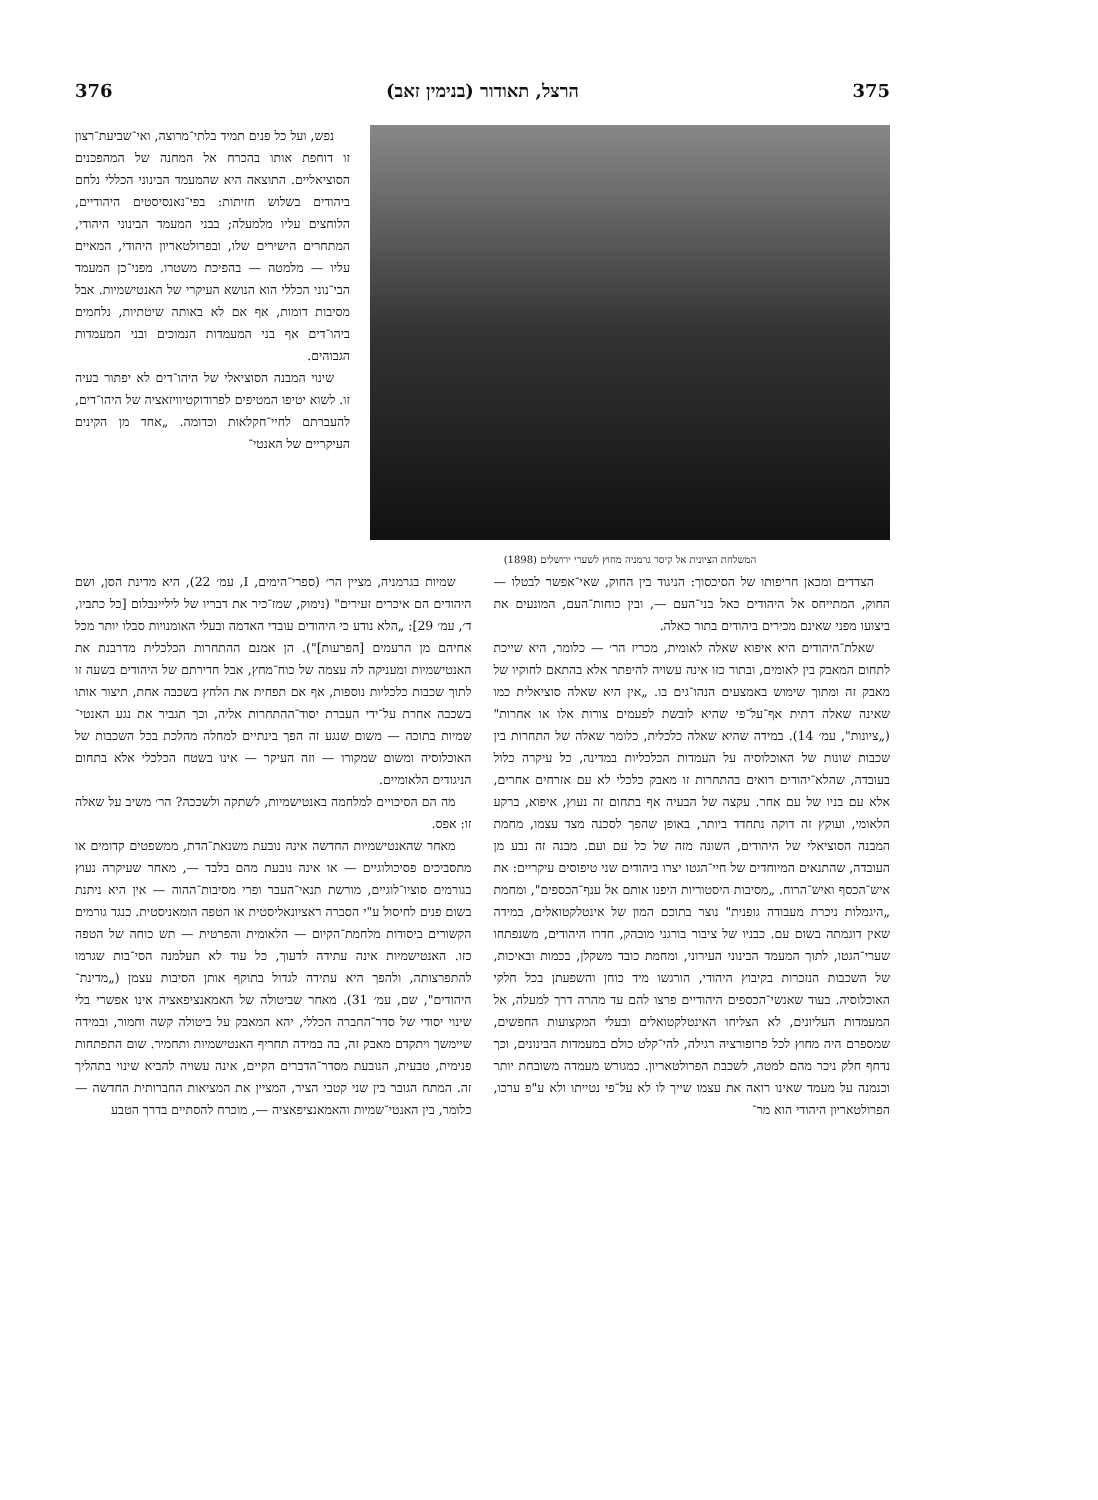375 הרצל, תאודור (בנימין זאב) 376
המשלחת הציונית אל קיסר גרמניה מחוץ לשערי ירושלים (1898)
נפש, ועל כל פנים תמיד בלתי־מרוצה, ואי־שביעת־רצון זו דוחפת אותו בהכרח אל המחנה של המהפכנים הסוציאליים. התוצאה היא שהמעמד הבינוני הכללי נלחם ביהודים בשלוש חזיתות: בפי־נאנסיסטים היהודיים, הלוחצים עליו מלמעלה; בבני המעמד הבינוני היהודי, המתחרים הישירים שלו, ובפרולטאריון היהודי, המאיים עליו — מלמטה — בהפיכת משטרו. מפני־כן המעמד הבי־נוני הכללי הוא הנושא העיקרי של האנטישמיות. אבל מסיבות דומות, אף אם לא באותה שיטתיות, נלחמים ביהו־דים אף בני המעמדות הנמוכים ובני המעמדות הגבוהים.
שינוי המבנה הסוציאלי של היהו־דים לא יפתור בעיה זו. לשוא יטיפו המטיפים לפרודוקטיוויזאציה של היהו־דים, להעברתם לחיי־חקלאות וכדומה. „אחד מן הקינים העיקריים של האנטי־
הצדדים ומכאן חריפותו של הסיכסוך: הניגוד בין החוק, שאי־אפשר לבטלו — החוק, המתייחס אל היהודים כאל בני־העם —, ובין כוחות־העם, המונעים את ביצועו מפני שאינם מכירים ביהודים בתור כאלה.
שאלת־היהודים היא איפוא שאלה לאומית, מכריז הר׳ — כלומר, היא שייכת לתחום המאבק בין לאומים, ובתור כזו אינה עשויה להיפתר אלא בהתאם לחוקיו של מאבק זה ומתוך שימוש באמצעים הנהו־גים בו. „אין היא שאלה סוציאלית כמו שאינה שאלה דתית אף־על־פי שהיא לובשת לפעמים צורות אלו או אחרות" („ציונות", עמ׳ 14). במידה שהיא שאלה כלכלית, כלומר שאלה של התחרות בין שכבות שונות של האוכלוסיה על העמדות הכלכליות במדינה, כל עיקרה כלול בעובדה, שהלא־יהודים רואים בהתחרות זו מאבק כלכלי לא עם אזרחים אחרים, אלא עם בניו של עם אחר. עקצה של הבעיה אף בתחום זה נעוץ, איפוא, ברקע הלאומי, ועוקץ זה דוקה נתחדד ביותר, באופן שהפך לסכנה מצד עצמו, מחמת המבנה הסוציאלי של היהודים, השונה מזה של כל עם ועם. מבנה זה נבע מן העובדה, שהתנאים המיוחדים של חיי־הגטו יצרו ביהודים שני טיפוסים עיקריים: את איש־הכסף ואיש־הרוח. „מסיבות היסטוריות היפנו אותם אל ענף־הכספים", ומחמת „היגמלות ניכרת מעבודה גופנית" נוצר בתוכם המון של אינטלקטואלים, במידה שאין דוגמתה בשום עם. כבניו של ציבור בורגני מובהק, חדרו היהודים, משנפתחו שערי־הגטו, לתוך המעמד הבינוני העירוני, ומחמת כובד משקלן, בכמות ובאיכות, של השכבות הנזכרות בקיבוץ היהודי, הורגשו מיד כוחן והשפעתן בכל חלקי האוכלוסיה. בעוד שאנשי־הכספים היהודיים פרצו להם עד מהרה דרך למעלה, אל המעמדות העליונים, לא הצליחו האינטלקטואלים ובעלי המקצועות החפשים, שמספרם היה מחוץ לכל פרופורציה רגילה, להי־קלט כולם במעמדות הבינונים, וכך נדחף חלק ניכר מהם למטה, לשכבת הפרולטאריון. כמגורש מעמדה משובחת יותר וכנמנה על מעמד שאינו רואה את עצמו שייך לו לא על־פי נטייתו ולא ע"פ ערכו, הפרולטאריון היהודי הוא מר־
שמיות בגרמניה, מציין הר׳ (ספרי־הימים, I, עמ׳ 22), היא מדינת הסן, ושם היהודים הם איכרים זעירים" (נימוק, שמז־כיר את דבריו של ליליינבלום [כל כתביו, ד׳, עמ׳ 29]: „הלא נודע כי היהודים עובדי האדמה ובעלי האומנויות סבלו יותר מכל אחיהם מן הרעמים [הפרעות]"). הן אמנם ההתחרות הכלכלית מדרבנת את האנטישמיות ומעניקה לה עצמה של כוח־מחץ, אבל חדירתם של היהודים בשעה זו לתוך שכבות כלכליות נוספות, אף אם תפחית את הלחץ בשכבה אחת, תיצור אותו בשכבה אחרת על־ידי העברת יסוד־ההתחרות אליה, וכך תגביר את נגע האנטי־שמיות בתוכה — משום שנגע זה הפך בינתיים למחלה מהלכת בכל השכבות של האוכלוסיה ומשום שמקורו — וזה העיקר — אינו בשטח הכלכלי אלא בתחום הניגודים הלאומיים.
מה הם הסיכויים למלחמה באנטישמיות, לשתקה ולשככה? הר׳ משיב על שאלה זו: אפס.
מאחר שהאנטישמיות החדשה אינה נובעת משנאת־הדת, ממשפטים קדומים או מתסביכים פסיכולוגיים — או אינה נובעת מהם בלבד —, מאחר שעיקרה נעוץ בגורמים סוציו־לוגיים, מורשת תנאי־העבר ופרי מסיבות־ההוה — אין היא ניתנת בשום פנים לחיסול ע"י הסברה ראציונאליסטית או הטפה הומאניסטית. כנגד גורמים הקשורים ביסודות מלחמת־הקיום — הלאומית והפרטית — תש כוחה של הטפה כזו. האנטישמיות אינה עתידה לדעוך, כל עוד לא תעלמנה הסי־בות שגרמו להתפרצותה, ולהפך היא עתידה לגדול בתוקף אותן הסיבות עצמן („מדינת־היהודים", שם, עמ׳ 31). מאחר שביטולה של האמאנציפאציה אינו אפשרי בלי שינוי יסודי של סדר־החברה הכללי, יהא המאבק על ביטולה קשה וחמור, ובמידה שיימשך ויתקדם מאבק זה, בה במידה תחריף האנטישמיות ותחמיר. שום התפתחות פנימית, טבעית, הנובעת מסדר־הדברים הקיים, אינה עשויה להביא שינוי בתהליך זה. המתח הגובר בין שני קטבי הציר, המציין את המציאות החברותית החדשה — כלומר, בין האנטי־שמיות והאמאנציפאציה —, מוכרח להסתיים בדרך הטבע